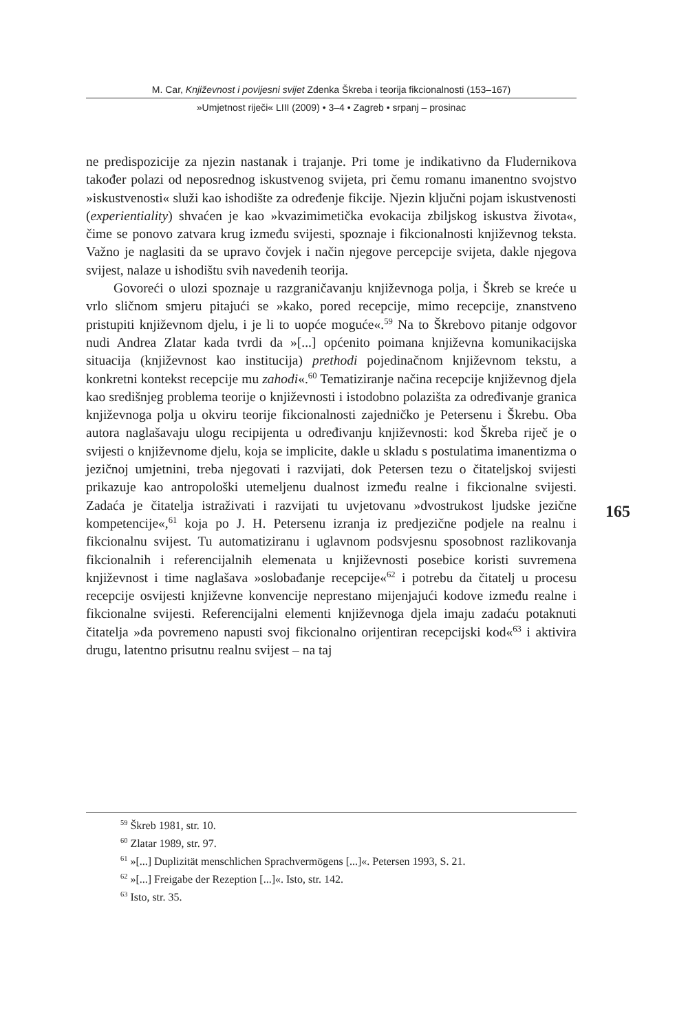M. Car, Književnost i povijesni svijet Zdenka Škreba i teorija fikcionalnosti (153–167)
»Umjetnost riječi« LIII (2009) • 3–4 • Zagreb • srpanj – prosinac
ne predispozicije za njezin nastanak i trajanje. Pri tome je indikativno da Fludernikova također polazi od neposrednog iskustvenog svijeta, pri čemu romanu imanentno svojstvo »iskustvenosti« služi kao ishodište za određenje fikcije. Njezin ključni pojam iskustvenosti (experientiality) shvaćen je kao »kvazimimetička evokacija zbiljskog iskustva života«, čime se ponovo zatvara krug između svijesti, spoznaje i fikcionalnosti književnog teksta. Važno je naglasiti da se upravo čovjek i način njegove percepcije svijeta, dakle njegova svijest, nalaze u ishodištu svih navedenih teorija.
Govoreći o ulozi spoznaje u razgraničavanju književnoga polja, i Škreb se kreće u vrlo sličnom smjeru pitajući se »kako, pored recepcije, mimo recepcije, znanstveno pristupiti književnom djelu, i je li to uopće moguće«.<sup>59</sup> Na to Škrebovo pitanje odgovor nudi Andrea Zlatar kada tvrdi da »[...] općenito poimana književna komunikacijska situacija (književnost kao institucija) prethodi pojedinačnom književnom tekstu, a konkretni kontekst recepcije mu zahodi«.<sup>60</sup> Tematiziranje načina recepcije književnog djela kao središnjeg problema teorije o književnosti i istodobno polazišta za određivanje granica književnoga polja u okviru teorije fikcionalnosti zajedničko je Petersenu i Škrebu. Oba autora naglašavaju ulogu recipijenta u određivanju književnosti: kod Škreba riječ je o svijesti o književnome djelu, koja se implicite, dakle u skladu s postulatima imanentizma o jezičnoj umjetnini, treba njegovati i razvijati, dok Petersen tezu o čitateljskoj svijesti prikazuje kao antropološki utemeljenu dualnost između realne i fikcionalne svijesti. Zadaća je čitatelja istraživati i razvijati tu uvjetovanu »dvostrukost ljudske jezične kompetencije«,<sup>61</sup> koja po J. H. Petersenu izranja iz predjezične podjele na realnu i fikcionalnu svijest. Tu automatiziranu i uglavnom podsvjesnu sposobnost razlikovanja fikcionalnih i referencijalnih elemenata u književnosti posebice koristi suvremena književnost i time naglašava »oslobađanje recepcije«<sup>62</sup> i potrebu da čitatelj u procesu recepcije osvijesti književne konvencije neprestano mijenjajući kodove između realne i fikcionalne svijesti. Referencijalni elementi književnoga djela imaju zadaću potaknuti čitatelja »da povremeno napusti svoj fikcionalno orijentiran recepcijski kod«<sup>63</sup> i aktivira drugu, latentno prisutnu realnu svijest – na taj
165
<sup>59</sup> Škreb 1981, str. 10.
<sup>60</sup> Zlatar 1989, str. 97.
<sup>61</sup> »[...] Duplizität menschlichen Sprachvermögens [...]«. Petersen 1993, S. 21.
<sup>62</sup> »[...] Freigabe der Rezeption [...]«. Isto, str. 142.
<sup>63</sup> Isto, str. 35.